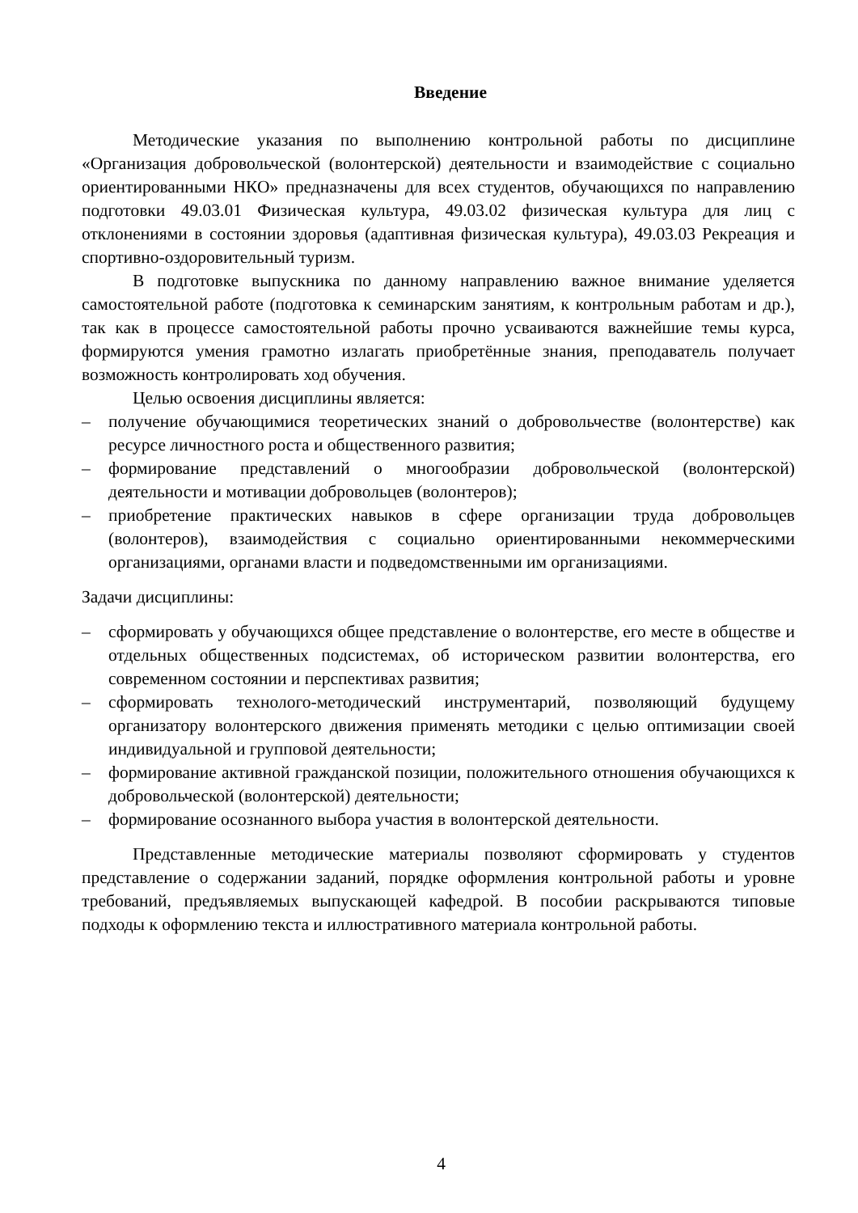Введение
Методические указания по выполнению контрольной работы по дисциплине «Организация добровольческой (волонтерской) деятельности и взаимодействие с социально ориентированными НКО» предназначены для всех студентов, обучающихся по направлению подготовки 49.03.01 Физическая культура, 49.03.02 физическая культура для лиц с отклонениями в состоянии здоровья (адаптивная физическая культура), 49.03.03 Рекреация и спортивно-оздоровительный туризм.
В подготовке выпускника по данному направлению важное внимание уделяется самостоятельной работе (подготовка к семинарским занятиям, к контрольным работам и др.), так как в процессе самостоятельной работы прочно усваиваются важнейшие темы курса, формируются умения грамотно излагать приобретённые знания, преподаватель получает возможность контролировать ход обучения.
Целью освоения дисциплины является:
– получение обучающимися теоретических знаний о добровольчестве (волонтерстве) как ресурсе личностного роста и общественного развития;
– формирование представлений о многообразии добровольческой (волонтерской) деятельности и мотивации добровольцев (волонтеров);
– приобретение практических навыков в сфере организации труда добровольцев (волонтеров), взаимодействия с социально ориентированными некоммерческими организациями, органами власти и подведомственными им организациями.
Задачи дисциплины:
– сформировать у обучающихся общее представление о волонтерстве, его месте в обществе и отдельных общественных подсистемах, об историческом развитии волонтерства, его современном состоянии и перспективах развития;
– сформировать технолого-методический инструментарий, позволяющий будущему организатору волонтерского движения применять методики с целью оптимизации своей индивидуальной и групповой деятельности;
– формирование активной гражданской позиции, положительного отношения обучающихся к добровольческой (волонтерской) деятельности;
– формирование осознанного выбора участия в волонтерской деятельности.
Представленные методические материалы позволяют сформировать у студентов представление о содержании заданий, порядке оформления контрольной работы и уровне требований, предъявляемых выпускающей кафедрой. В пособии раскрываются типовые подходы к оформлению текста и иллюстративного материала контрольной работы.
4